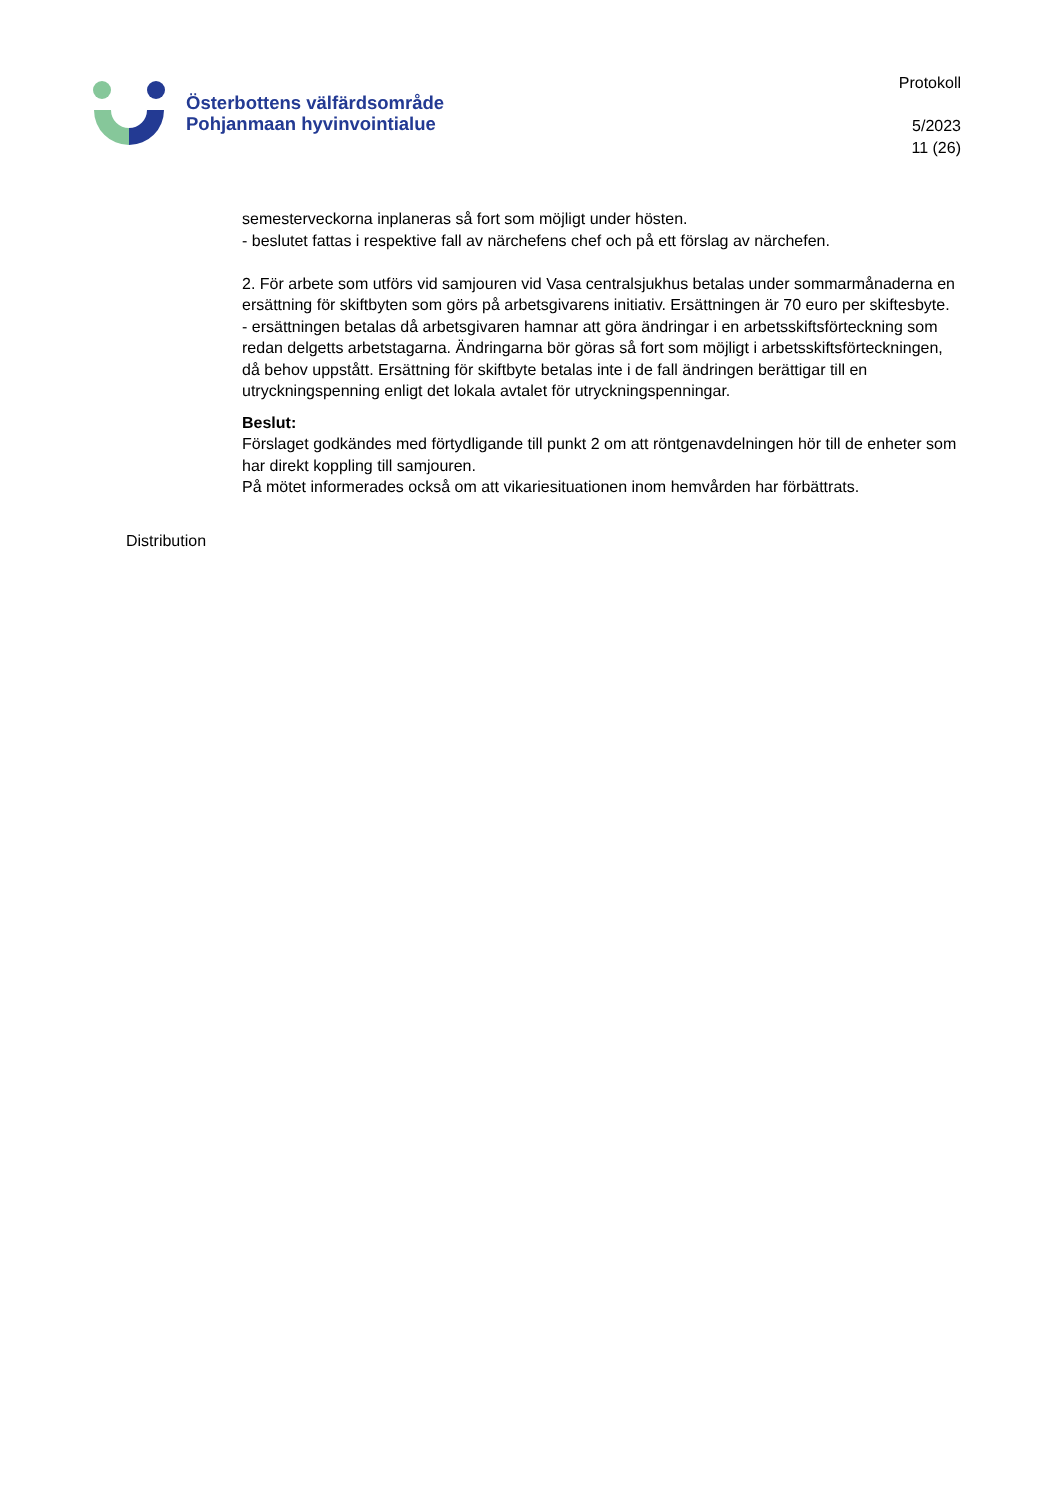Österbottens välfärdsområde
Pohjanmaan hyvinvointialue
Protokoll
5/2023
11 (26)
semesterveckorna inplaneras så fort som möjligt under hösten.
- beslutet fattas i respektive fall av närchefens chef och på ett förslag av närchefen.
2. För arbete som utförs vid samjouren vid Vasa centralsjukhus betalas under sommarmånaderna en ersättning för skiftbyten som görs på arbetsgivarens initiativ. Ersättningen är 70 euro per skiftesbyte.
- ersättningen betalas då arbetsgivaren hamnar att göra ändringar i en arbetsskiftsförteckning som redan delgetts arbetstagarna. Ändringarna bör göras så fort som möjligt i arbetsskiftsförteckningen, då behov uppstått. Ersättning för skiftbyte betalas inte i de fall ändringen berättigar till en utryckningspenning enligt det lokala avtalet för utryckningspenningar.
Beslut:
Förslaget godkändes med förtydligande till punkt 2 om att röntgenavdelningen hör till de enheter som har direkt koppling till samjouren.
På mötet informerades också om att vikariesituationen inom hemvården har förbättrats.
Distribution